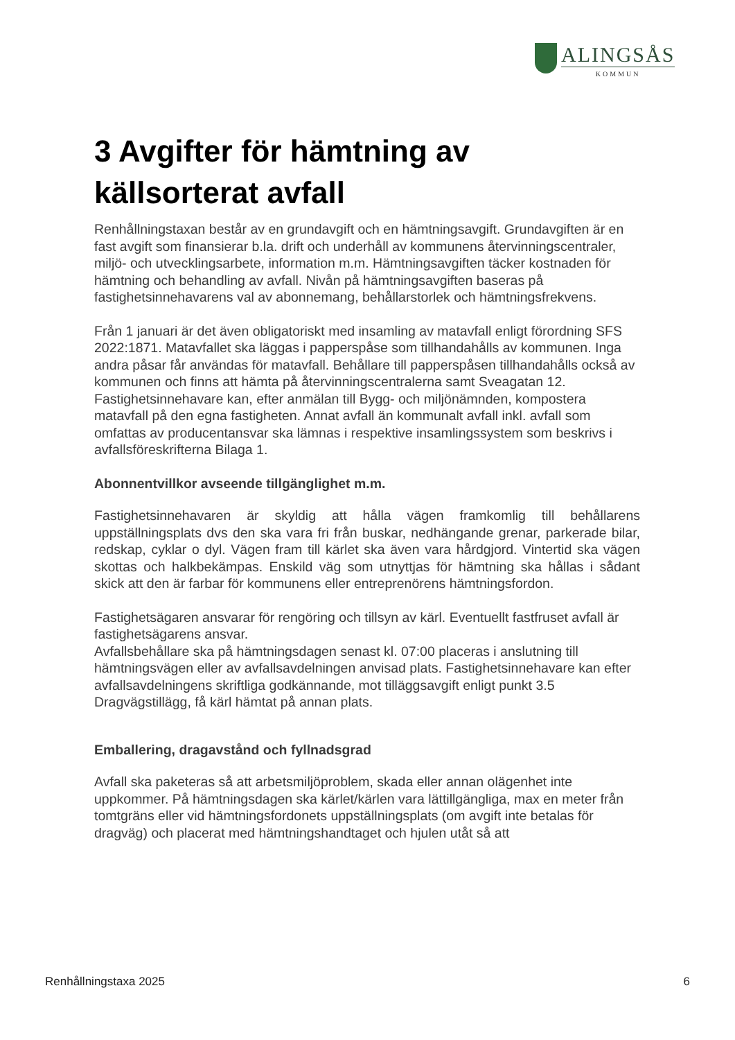ALINGSÅS
KOMMUN
3 Avgifter för hämtning av källsorterat avfall
Renhållningstaxan består av en grundavgift och en hämtningsavgift. Grundavgiften är en fast avgift som finansierar b.la. drift och underhåll av kommunens återvinningscentraler, miljö- och utvecklingsarbete, information m.m. Hämtningsavgiften täcker kostnaden för hämtning och behandling av avfall. Nivån på hämtningsavgiften baseras på fastighetsinnehavarens val av abonnemang, behållarstorlek och hämtningsfrekvens.
Från 1 januari är det även obligatoriskt med insamling av matavfall enligt förordning SFS 2022:1871. Matavfallet ska läggas i papperspåse som tillhandahålls av kommunen. Inga andra påsar får användas för matavfall. Behållare till papperspåsen tillhandahålls också av kommunen och finns att hämta på återvinningscentralerna samt Sveagatan 12. Fastighetsinnehavare kan, efter anmälan till Bygg- och miljönämnden, kompostera matavfall på den egna fastigheten. Annat avfall än kommunalt avfall inkl. avfall som omfattas av producentansvar ska lämnas i respektive insamlingssystem som beskrivs i avfallsföreskrifterna Bilaga 1.
Abonnentvillkor avseende tillgänglighet m.m.
Fastighetsinnehavaren är skyldig att hålla vägen framkomlig till behållarens uppställningsplats dvs den ska vara fri från buskar, nedhängande grenar, parkerade bilar, redskap, cyklar o dyl. Vägen fram till kärlet ska även vara hårdgjord. Vintertid ska vägen skottas och halkbekämpas. Enskild väg som utnyttjas för hämtning ska hållas i sådant skick att den är farbar för kommunens eller entreprenörens hämtningsfordon.
Fastighetsägaren ansvarar för rengöring och tillsyn av kärl. Eventuellt fastfruset avfall är fastighetsägarens ansvar.
Avfallsbehållare ska på hämtningsdagen senast kl. 07:00 placeras i anslutning till hämtningsvägen eller av avfallsavdelningen anvisad plats. Fastighetsinnehavare kan efter avfallsavdelningens skriftliga godkännande, mot tilläggsavgift enligt punkt 3.5 Dragvägstillägg, få kärl hämtat på annan plats.
Emballering, dragavstånd och fyllnadsgrad
Avfall ska paketeras så att arbetsmiljöproblem, skada eller annan olägenhet inte uppkommer. På hämtningsdagen ska kärlet/kärlen vara lättillgängliga, max en meter från tomtgräns eller vid hämtningsfordonets uppställningsplats (om avgift inte betalas för dragväg) och placerat med hämtningshandtaget och hjulen utåt så att
Renhållningstaxa 2025 6